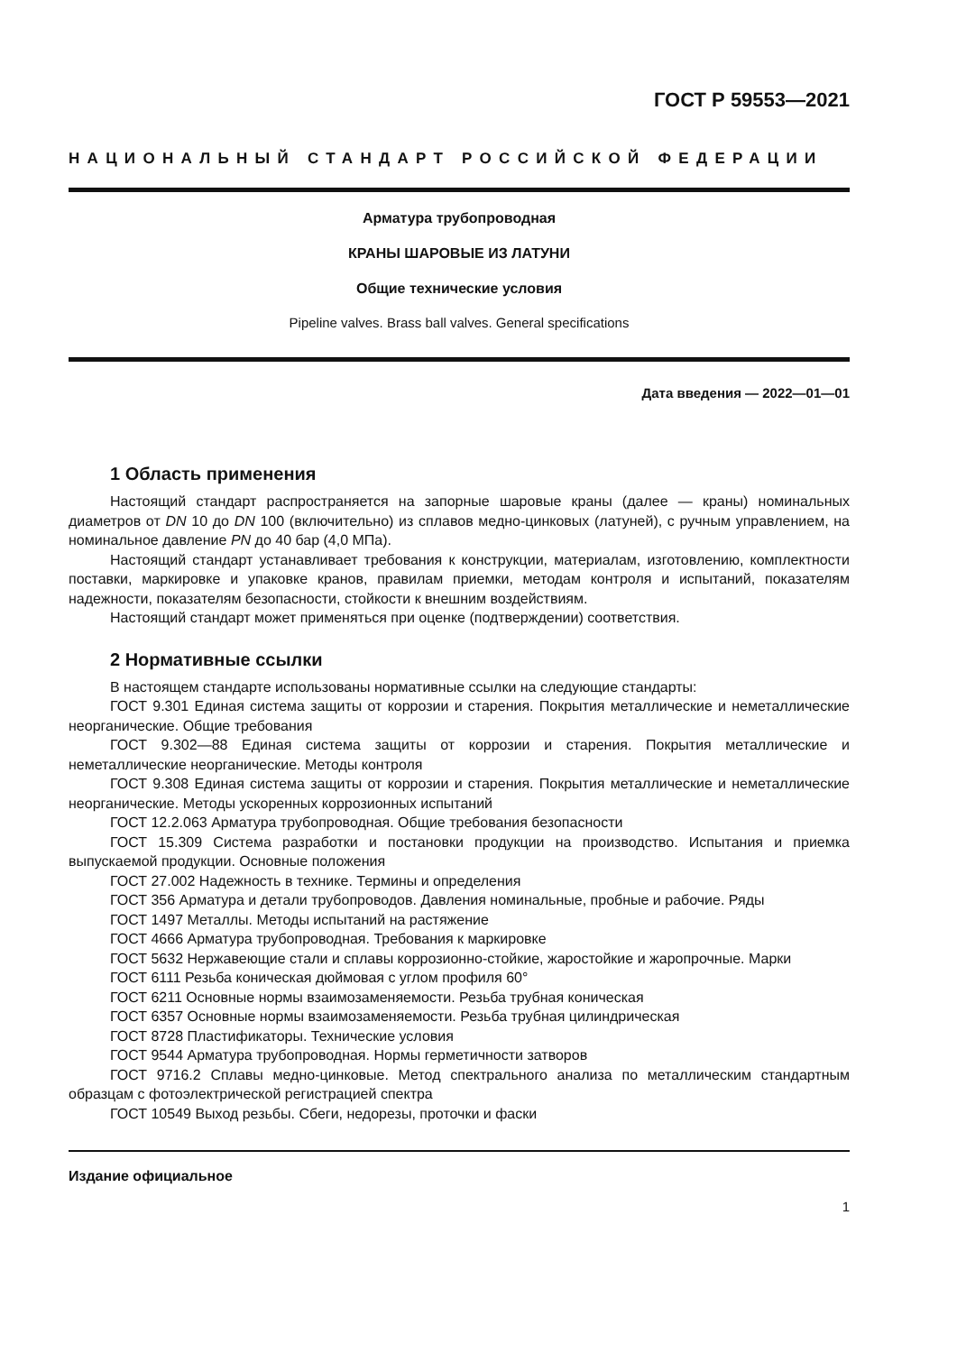ГОСТ Р 59553—2021
НАЦИОНАЛЬНЫЙ СТАНДАРТ РОССИЙСКОЙ ФЕДЕРАЦИИ
Арматура трубопроводная
КРАНЫ ШАРОВЫЕ ИЗ ЛАТУНИ
Общие технические условия
Pipeline valves. Brass ball valves. General specifications
Дата введения — 2022—01—01
1 Область применения
Настоящий стандарт распространяется на запорные шаровые краны (далее — краны) номинальных диаметров от DN 10 до DN 100 (включительно) из сплавов медно-цинковых (латуней), с ручным управлением, на номинальное давление PN до 40 бар (4,0 МПа).
Настоящий стандарт устанавливает требования к конструкции, материалам, изготовлению, комплектности поставки, маркировке и упаковке кранов, правилам приемки, методам контроля и испытаний, показателям надежности, показателям безопасности, стойкости к внешним воздействиям.
Настоящий стандарт может применяться при оценке (подтверждении) соответствия.
2 Нормативные ссылки
В настоящем стандарте использованы нормативные ссылки на следующие стандарты:
ГОСТ 9.301 Единая система защиты от коррозии и старения. Покрытия металлические и неметаллические неорганические. Общие требования
ГОСТ 9.302—88 Единая система защиты от коррозии и старения. Покрытия металлические и неметаллические неорганические. Методы контроля
ГОСТ 9.308 Единая система защиты от коррозии и старения. Покрытия металлические и неметаллические неорганические. Методы ускоренных коррозионных испытаний
ГОСТ 12.2.063 Арматура трубопроводная. Общие требования безопасности
ГОСТ 15.309 Система разработки и постановки продукции на производство. Испытания и приемка выпускаемой продукции. Основные положения
ГОСТ 27.002 Надежность в технике. Термины и определения
ГОСТ 356 Арматура и детали трубопроводов. Давления номинальные, пробные и рабочие. Ряды
ГОСТ 1497 Металлы. Методы испытаний на растяжение
ГОСТ 4666 Арматура трубопроводная. Требования к маркировке
ГОСТ 5632 Нержавеющие стали и сплавы коррозионно-стойкие, жаростойкие и жаропрочные. Марки
ГОСТ 6111 Резьба коническая дюймовая с углом профиля 60°
ГОСТ 6211 Основные нормы взаимозаменяемости. Резьба трубная коническая
ГОСТ 6357 Основные нормы взаимозаменяемости. Резьба трубная цилиндрическая
ГОСТ 8728 Пластификаторы. Технические условия
ГОСТ 9544 Арматура трубопроводная. Нормы герметичности затворов
ГОСТ 9716.2 Сплавы медно-цинковые. Метод спектрального анализа по металлическим стандартным образцам с фотоэлектрической регистрацией спектра
ГОСТ 10549 Выход резьбы. Сбеги, недорезы, проточки и фаски
Издание официальное
1